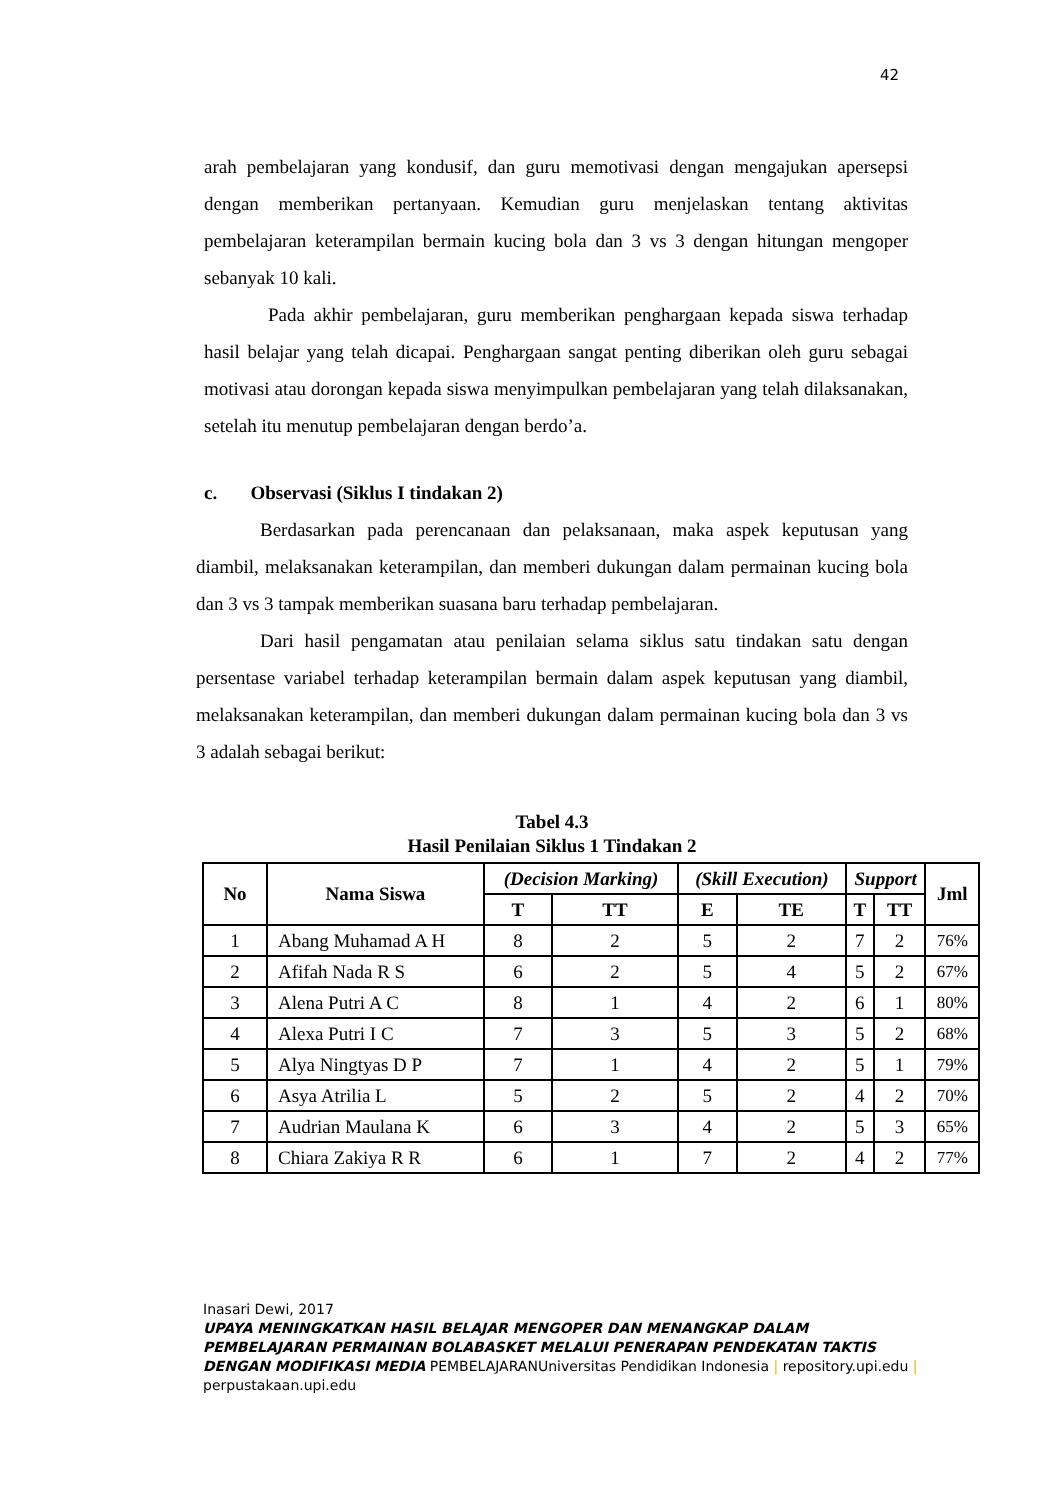42
arah pembelajaran yang kondusif, dan guru memotivasi dengan mengajukan apersepsi dengan memberikan pertanyaan. Kemudian guru menjelaskan tentang aktivitas pembelajaran keterampilan bermain kucing bola dan 3 vs 3 dengan hitungan mengoper sebanyak 10 kali.
Pada akhir pembelajaran, guru memberikan penghargaan kepada siswa terhadap hasil belajar yang telah dicapai. Penghargaan sangat penting diberikan oleh guru sebagai motivasi atau dorongan kepada siswa menyimpulkan pembelajaran yang telah dilaksanakan, setelah itu menutup pembelajaran dengan berdo’a.
c. Observasi (Siklus I tindakan 2)
Berdasarkan pada perencanaan dan pelaksanaan, maka aspek keputusan yang diambil, melaksanakan keterampilan, dan memberi dukungan dalam permainan kucing bola dan 3 vs 3 tampak memberikan suasana baru terhadap pembelajaran.
Dari hasil pengamatan atau penilaian selama siklus satu tindakan satu dengan persentase variabel terhadap keterampilan bermain dalam aspek keputusan yang diambil, melaksanakan keterampilan, dan memberi dukungan dalam permainan kucing bola dan 3 vs 3 adalah sebagai berikut:
Tabel 4.3
Hasil Penilaian Siklus 1 Tindakan 2
| No | Nama Siswa | (Decision Marking) | | (Skill Execution) | | Support | | Jml |
| --- | --- | --- | --- | --- | --- | --- | --- | --- |
| | | T | TT | E | TE | T | TT | |
| 1 | Abang Muhamad A H | 8 | 2 | 5 | 2 | 7 | 2 | 76% |
| 2 | Afifah Nada R S | 6 | 2 | 5 | 4 | 5 | 2 | 67% |
| 3 | Alena Putri A C | 8 | 1 | 4 | 2 | 6 | 1 | 80% |
| 4 | Alexa Putri I C | 7 | 3 | 5 | 3 | 5 | 2 | 68% |
| 5 | Alya Ningtyas D P | 7 | 1 | 4 | 2 | 5 | 1 | 79% |
| 6 | Asya Atrilia L | 5 | 2 | 5 | 2 | 4 | 2 | 70% |
| 7 | Audrian Maulana K | 6 | 3 | 4 | 2 | 5 | 3 | 65% |
| 8 | Chiara Zakiya R R | 6 | 1 | 7 | 2 | 4 | 2 | 77% |
Inasari Dewi, 2017
UPAYA MENINGKATKAN HASIL BELAJAR MENGOPER DAN MENANGKAP DALAM PEMBELAJARAN PERMAINAN BOLABASKET MELALUI PENERAPAN PENDEKATAN TAKTIS DENGAN MODIFIKASI MEDIA PEMBELAJARANUniversitas Pendidikan Indonesia | repository.upi.edu | perpustakaan.upi.edu